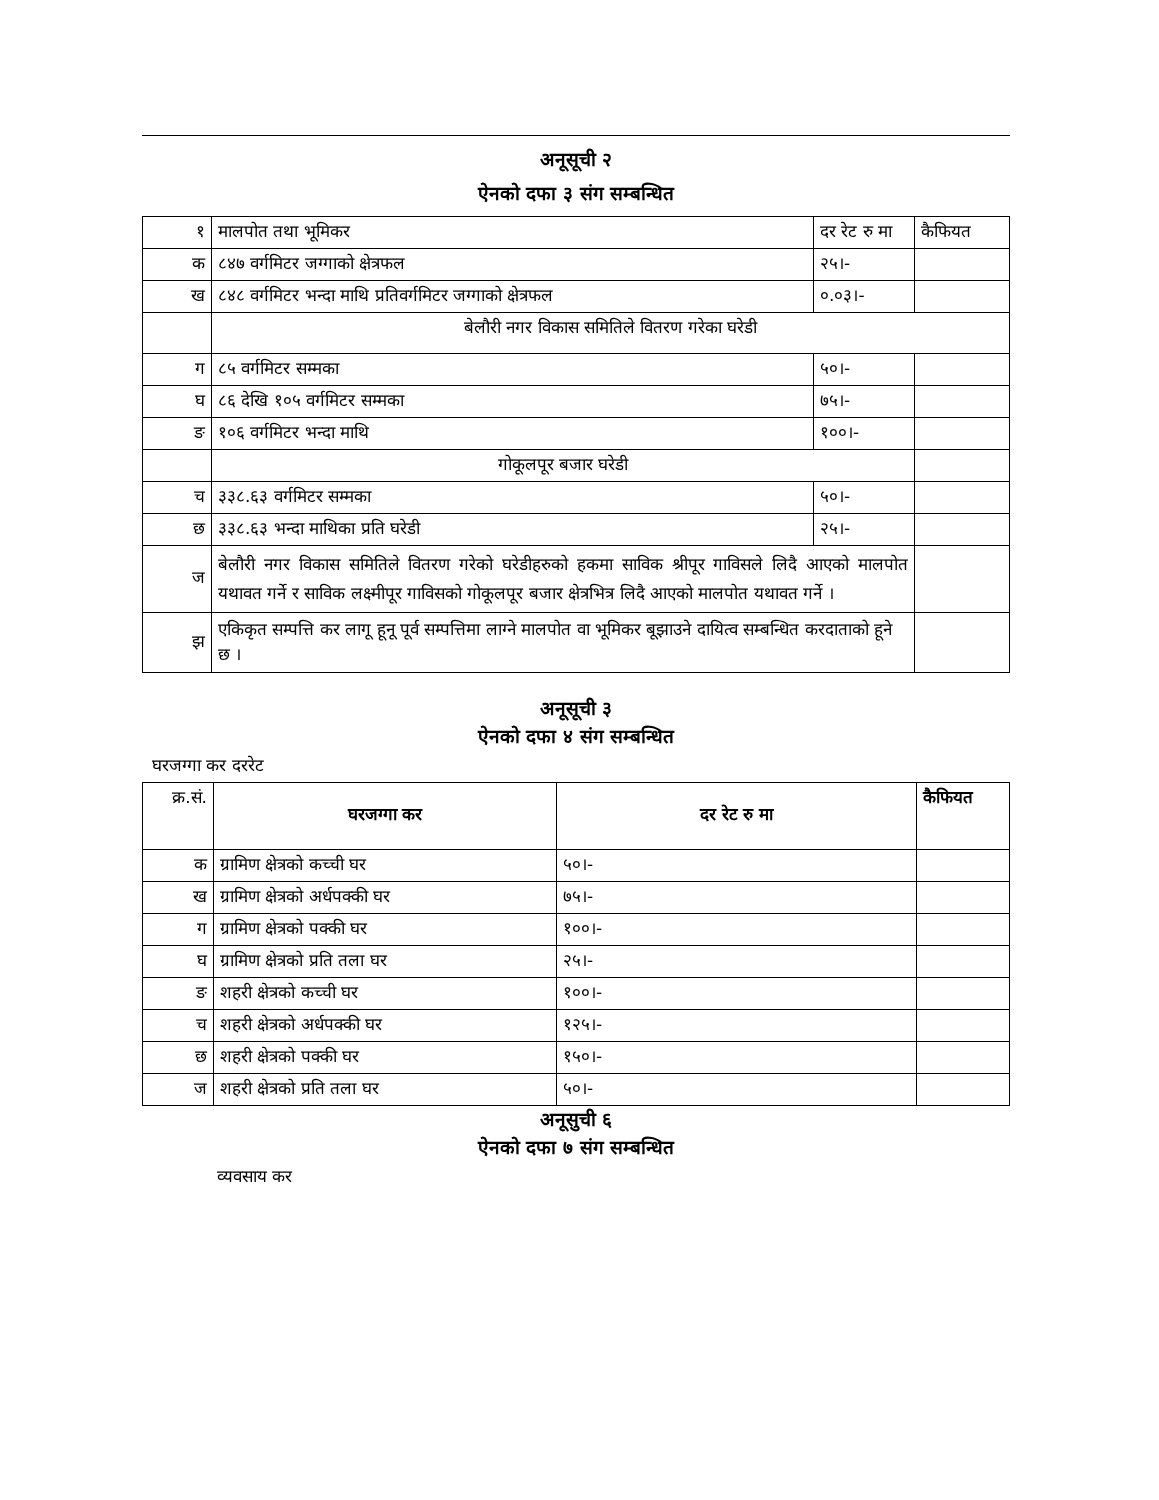अनूसूची २
ऐनको दफा ३ संग सम्बन्धित
| १ | मालपोत तथा भूमिकर | दर रेट रु मा | कैफियत |
| क | ८४७ वर्गमिटर जग्गाको क्षेत्रफल | २५।- | |
| ख | ८४८ वर्गमिटर भन्दा माथि प्रतिवर्गमिटर जग्गाको क्षेत्रफल | ०.०३।- | |
| | बेलौरी नगर विकास समितिले वितरण गरेका घरेडी | | |
| ग | ८५ वर्गमिटर सम्मका | ५०।- | |
| घ | ८६ देखि १०५ वर्गमिटर सम्मका | ७५।- | |
| ङ | १०६ वर्गमिटर भन्दा माथि | १००।- | |
| | गोकूलपूर बजार घरेडी | | |
| च | ३३८.६३ वर्गमिटर सम्मका | ५०।- | |
| छ | ३३८.६३ भन्दा माथिका प्रति घरेडी | २५।- | |
| ज | बेलौरी नगर विकास समितिले वितरण गरेको घरेडीहरुको हकमा साविक श्रीपूर गाविसले लिदै आएको मालपोत यथावत गर्ने र साविक लक्ष्मीपूर गाविसको गोकूलपूर बजार क्षेत्रभित्र लिदै आएको मालपोत यथावत गर्ने । | | |
| झ | एकिकृत सम्पत्ति कर लागू हूनू पूर्व सम्पत्तिमा लाग्ने मालपोत वा भूमिकर बूझाउने दायित्व सम्बन्धित करदाताको हूने छ । | | |
अनूसूची ३
ऐनको दफा ४ संग सम्बन्धित
घरजग्गा कर दररेट
| क्र.सं. | घरजग्गा कर | दर रेट रु मा | कैफियत |
| क | ग्रामिण क्षेत्रको कच्ची घर | ५०।- | |
| ख | ग्रामिण क्षेत्रको अर्धपक्की घर | ७५।- | |
| ग | ग्रामिण क्षेत्रको पक्की घर | १००।- | |
| घ | ग्रामिण क्षेत्रको प्रति तला घर | २५।- | |
| ङ | शहरी क्षेत्रको कच्ची घर | १००।- | |
| च | शहरी क्षेत्रको अर्धपक्की घर | १२५।- | |
| छ | शहरी क्षेत्रको पक्की घर | १५०।- | |
| ज | शहरी क्षेत्रको प्रति तला घर | ५०।- | |
अनूसुची ६
ऐनको दफा ७ संग सम्बन्धित
व्यवसाय कर